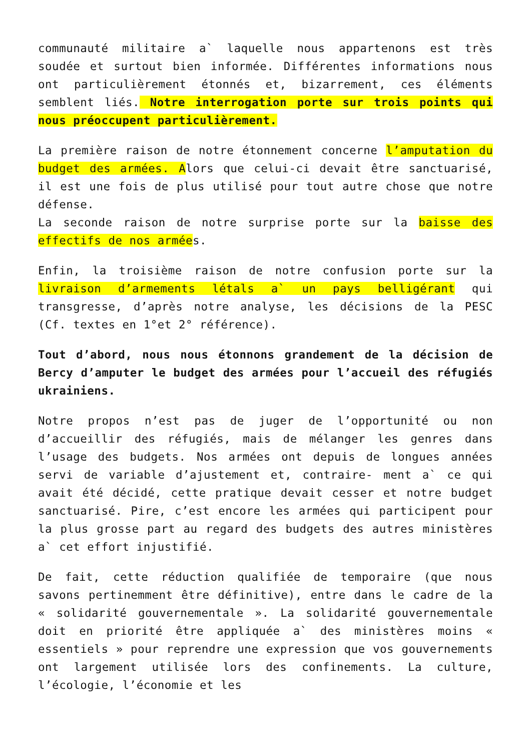communauté militaire a` laquelle nous appartenons est très soudée et surtout bien informée. Différentes informations nous ont particulièrement étonnés et, bizarrement, ces éléments semblent liés. Notre interrogation porte sur trois points qui nous préoccupent particulièrement.
La première raison de notre étonnement concerne l’amputation du budget des armées. Alors que celui-ci devait être sanctuarisé, il est une fois de plus utilisé pour tout autre chose que notre défense.
La seconde raison de notre surprise porte sur la baisse des effectifs de nos armées.
Enfin, la troisième raison de notre confusion porte sur la livraison d’armements létals a` un pays belligérant qui transgresse, d’après notre analyse, les décisions de la PESC (Cf. textes en 1°et 2° référence).
Tout d’abord, nous nous étonnons grandement de la décision de Bercy d’amputer le budget des armées pour l’accueil des réfugiés ukrainiens.
Notre propos n’est pas de juger de l’opportunité ou non d’accueillir des réfugiés, mais de mélanger les genres dans l’usage des budgets. Nos armées ont depuis de longues années servi de variable d’ajustement et, contraire- ment a` ce qui avait été décidé, cette pratique devait cesser et notre budget sanctuarisé. Pire, c’est encore les armées qui participent pour la plus grosse part au regard des budgets des autres ministères a` cet effort injustifié.
De fait, cette réduction qualifiée de temporaire (que nous savons pertinemment être définitive), entre dans le cadre de la « solidarité gouvernementale ». La solidarité gouvernementale doit en priorité être appliquée a` des ministères moins « essentiels » pour reprendre une expression que vos gouvernements ont largement utilisée lors des confinements. La culture, l’écologie, l’économie et les